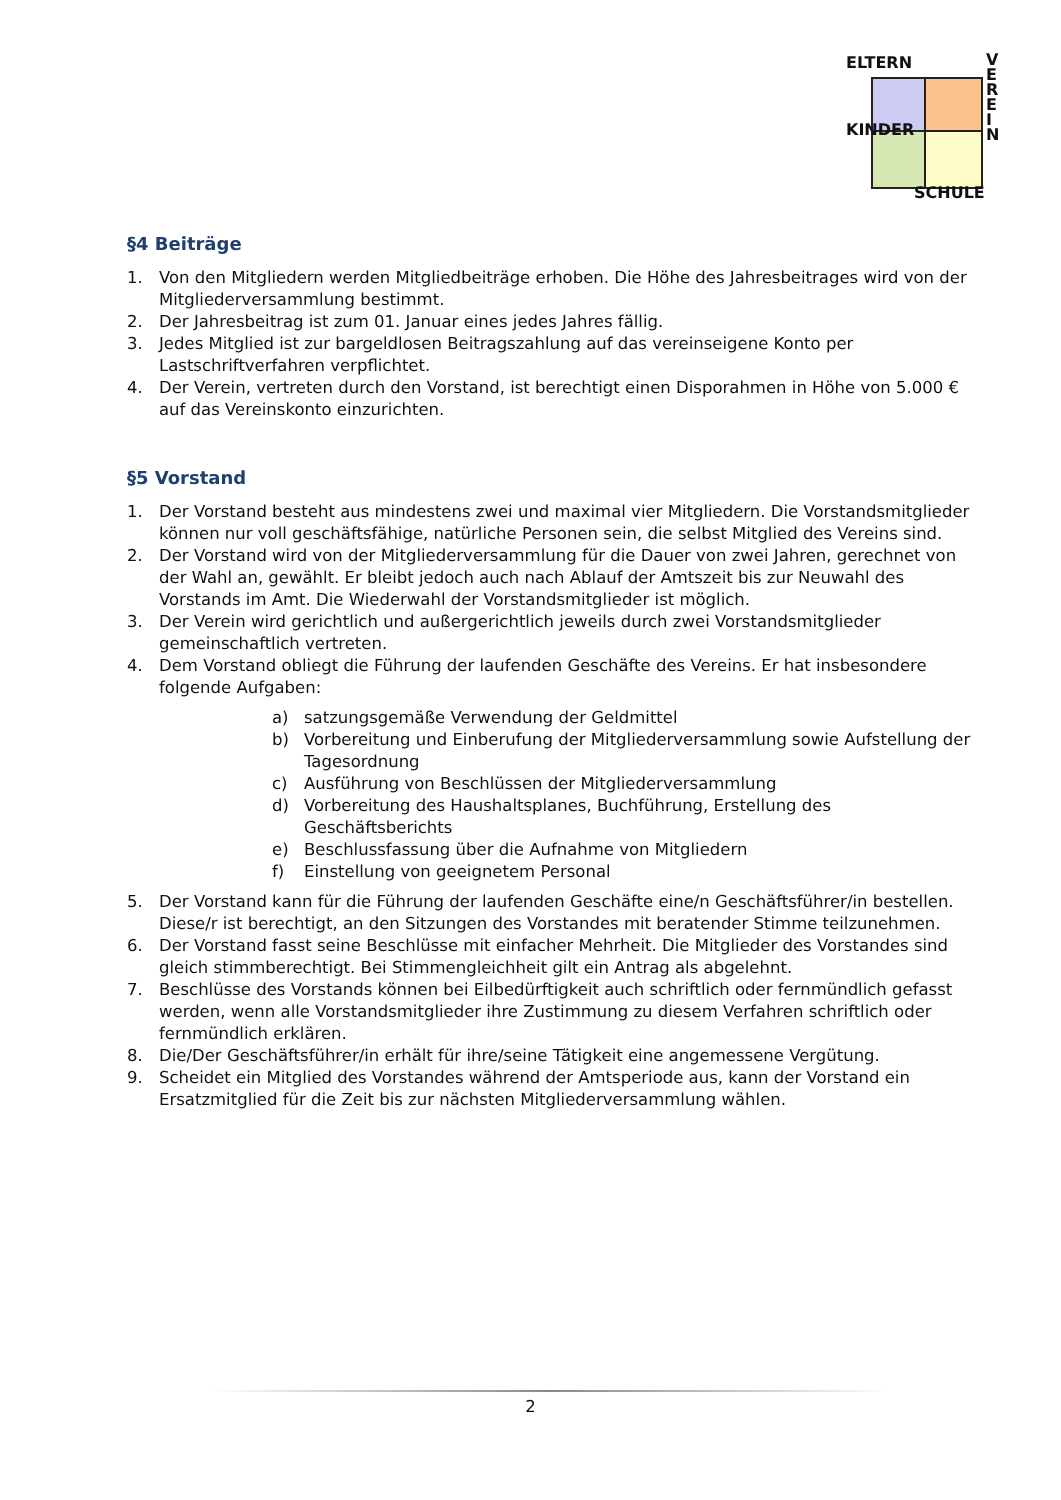ELTERN
VEREIN
KINDER
SCHULE
§4 Beiträge
1. Von den Mitgliedern werden Mitgliedbeiträge erhoben. Die Höhe des Jahresbeitrages wird von der Mitgliederversammlung bestimmt.
2. Der Jahresbeitrag ist zum 01. Januar eines jedes Jahres fällig.
3. Jedes Mitglied ist zur bargeldlosen Beitragszahlung auf das vereinseigene Konto per Lastschriftverfahren verpflichtet.
4. Der Verein, vertreten durch den Vorstand, ist berechtigt einen Disporahmen in Höhe von 5.000 € auf das Vereinskonto einzurichten.
§5 Vorstand
1. Der Vorstand besteht aus mindestens zwei und maximal vier Mitgliedern. Die Vorstandsmitglieder können nur voll geschäftsfähige, natürliche Personen sein, die selbst Mitglied des Vereins sind.
2. Der Vorstand wird von der Mitgliederversammlung für die Dauer von zwei Jahren, gerechnet von der Wahl an, gewählt. Er bleibt jedoch auch nach Ablauf der Amtszeit bis zur Neuwahl des Vorstands im Amt. Die Wiederwahl der Vorstandsmitglieder ist möglich.
3. Der Verein wird gerichtlich und außergerichtlich jeweils durch zwei Vorstandsmitglieder gemeinschaftlich vertreten.
4. Dem Vorstand obliegt die Führung der laufenden Geschäfte des Vereins. Er hat insbesondere folgende Aufgaben:
a) satzungsgemäße Verwendung der Geldmittel
b) Vorbereitung und Einberufung der Mitgliederversammlung sowie Aufstellung der Tagesordnung
c) Ausführung von Beschlüssen der Mitgliederversammlung
d) Vorbereitung des Haushaltsplanes, Buchführung, Erstellung des Geschäftsberichts
e) Beschlussfassung über die Aufnahme von Mitgliedern
f) Einstellung von geeignetem Personal
5. Der Vorstand kann für die Führung der laufenden Geschäfte eine/n Geschäftsführer/in bestellen. Diese/r ist berechtigt, an den Sitzungen des Vorstandes mit beratender Stimme teilzunehmen.
6. Der Vorstand fasst seine Beschlüsse mit einfacher Mehrheit. Die Mitglieder des Vorstandes sind gleich stimmberechtigt. Bei Stimmengleichheit gilt ein Antrag als abgelehnt.
7. Beschlüsse des Vorstands können bei Eilbedürftigkeit auch schriftlich oder fernmündlich gefasst werden, wenn alle Vorstandsmitglieder ihre Zustimmung zu diesem Verfahren schriftlich oder fernmündlich erklären.
8. Die/Der Geschäftsführer/in erhält für ihre/seine Tätigkeit eine angemessene Vergütung.
9. Scheidet ein Mitglied des Vorstandes während der Amtsperiode aus, kann der Vorstand ein Ersatzmitglied für die Zeit bis zur nächsten Mitgliederversammlung wählen.
2